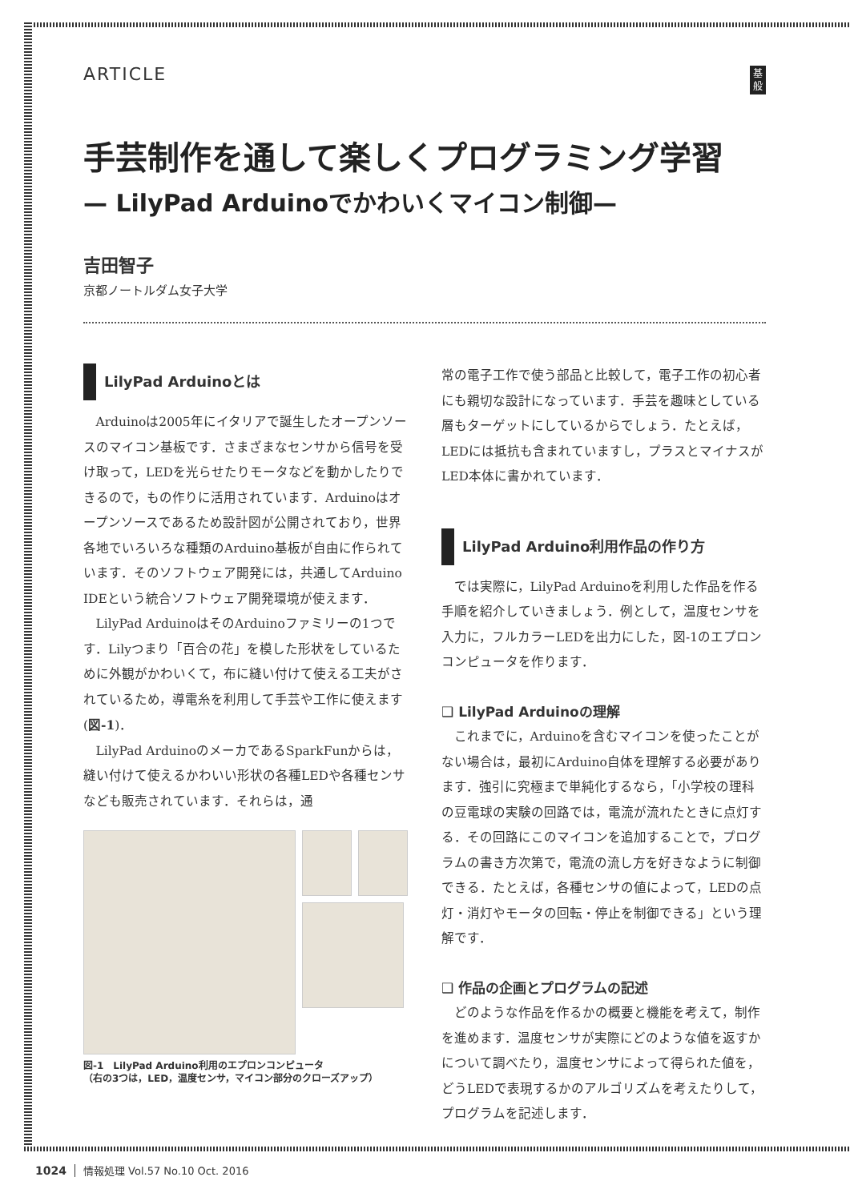ARTICLE
基
般
手芸制作を通して楽しくプログラミング学習
— LilyPad Arduinoでかわいくマイコン制御—
吉田智子
京都ノートルダム女子大学
LilyPad Arduinoとは
Arduinoは2005年にイタリアで誕生したオープンソースのマイコン基板です．さまざまなセンサから信号を受け取って，LEDを光らせたりモータなどを動かしたりできるので，もの作りに活用されています．Arduinoはオープンソースであるため設計図が公開されており，世界各地でいろいろな種類のArduino基板が自由に作られています．そのソフトウェア開発には，共通してArduino IDEという統合ソフトウェア開発環境が使えます．
LilyPad ArduinoはそのArduinoファミリーの1つです．Lilyつまり「百合の花」を模した形状をしているために外観がかわいくて，布に縫い付けて使える工夫がされているため，導電糸を利用して手芸や工作に使えます(図-1)．
LilyPad ArduinoのメーカであるSparkFunからは，縫い付けて使えるかわいい形状の各種LEDや各種センサなども販売されています．それらは，通
図-1　LilyPad Arduino利用のエプロンコンピュータ
（右の3つは，LED，温度センサ，マイコン部分のクローズアップ）
常の電子工作で使う部品と比較して，電子工作の初心者にも親切な設計になっています．手芸を趣味としている層もターゲットにしているからでしょう．たとえば，LEDには抵抗も含まれていますし，プラスとマイナスがLED本体に書かれています．
LilyPad Arduino利用作品の作り方
では実際に，LilyPad Arduinoを利用した作品を作る手順を紹介していきましょう．例として，温度センサを入力に，フルカラーLEDを出力にした，図-1のエプロンコンピュータを作ります．
❑ LilyPad Arduinoの理解
これまでに，Arduinoを含むマイコンを使ったことがない場合は，最初にArduino自体を理解する必要があります．強引に究極まで単純化するなら，「小学校の理科の豆電球の実験の回路では，電流が流れたときに点灯する．その回路にこのマイコンを追加することで，プログラムの書き方次第で，電流の流し方を好きなように制御できる．たとえば，各種センサの値によって，LEDの点灯・消灯やモータの回転・停止を制御できる」という理解です．
❑ 作品の企画とプログラムの記述
どのような作品を作るかの概要と機能を考えて，制作を進めます．温度センサが実際にどのような値を返すかについて調べたり，温度センサによって得られた値を，どうLEDで表現するかのアルゴリズムを考えたりして，プログラムを記述します．
1024 情報処理 Vol.57 No.10 Oct. 2016